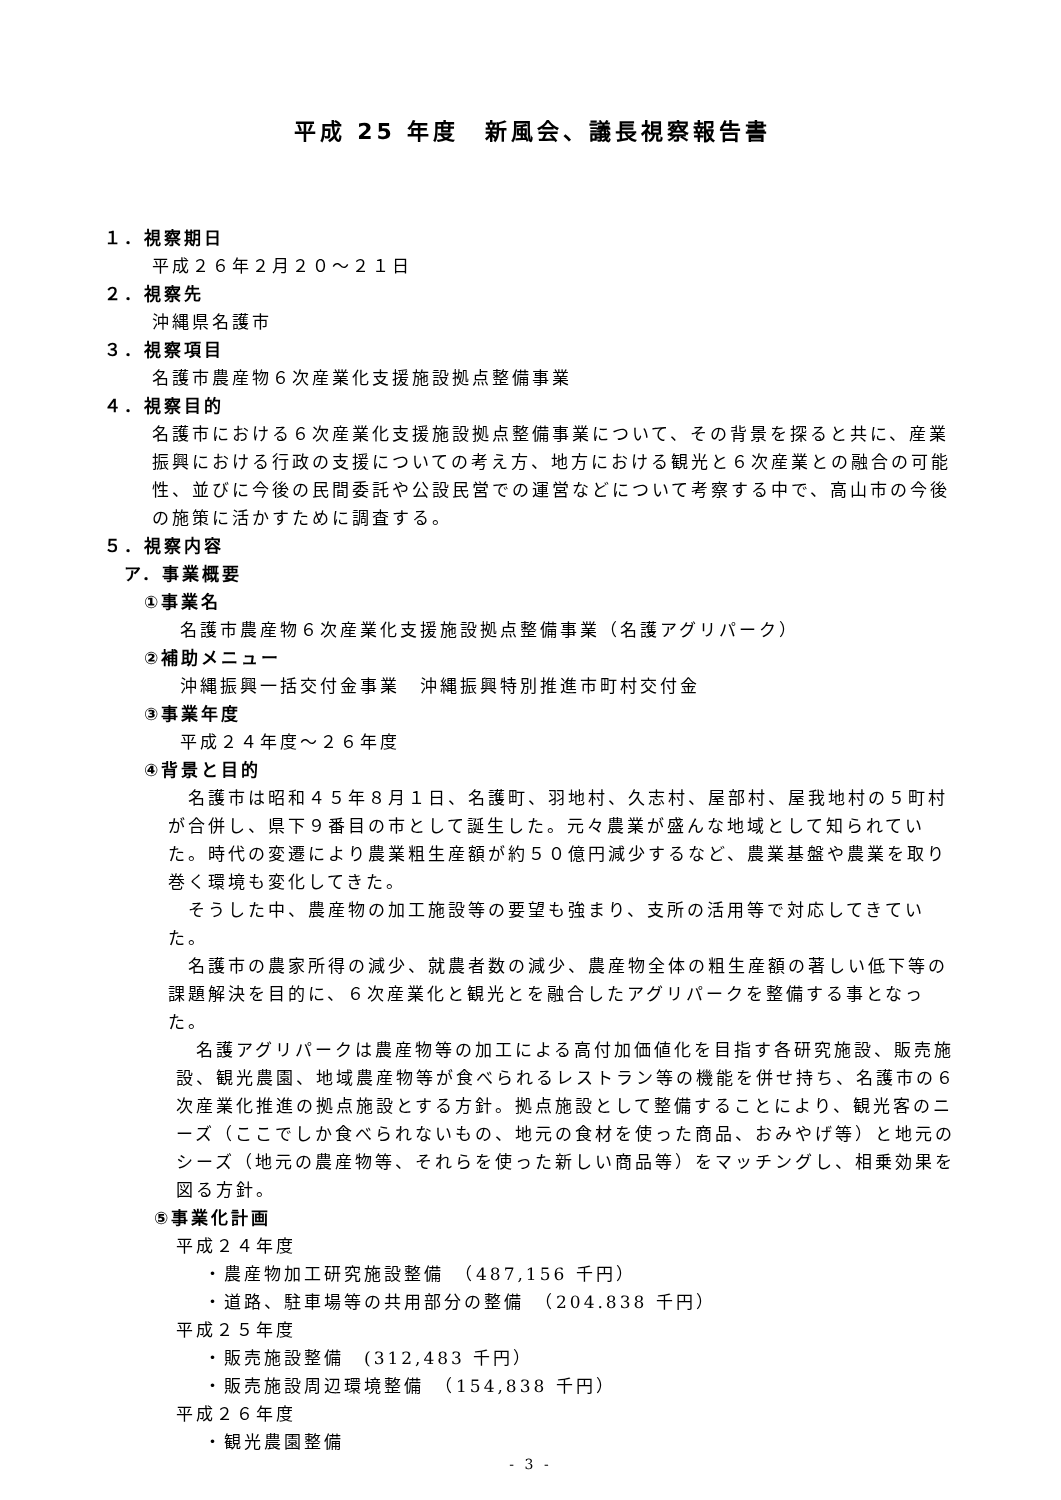平成 25 年度　新風会、議長視察報告書
１．視察期日
平成２６年２月２０～２１日
２．視察先
沖縄県名護市
３．視察項目
名護市農産物６次産業化支援施設拠点整備事業
４．視察目的
名護市における６次産業化支援施設拠点整備事業について、その背景を探ると共に、産業振興における行政の支援についての考え方、地方における観光と６次産業との融合の可能性、並びに今後の民間委託や公設民営での運営などについて考察する中で、高山市の今後の施策に活かすために調査する。
５．視察内容
ア．事業概要
①事業名
名護市農産物６次産業化支援施設拠点整備事業（名護アグリパーク）
②補助メニュー
沖縄振興一括交付金事業　沖縄振興特別推進市町村交付金
③事業年度
平成２４年度～２６年度
④背景と目的
　名護市は昭和４５年８月１日、名護町、羽地村、久志村、屋部村、屋我地村の５町村が合併し、県下９番目の市として誕生した。元々農業が盛んな地域として知られていた。時代の変遷により農業粗生産額が約５０億円減少するなど、農業基盤や農業を取り巻く環境も変化してきた。
　そうした中、農産物の加工施設等の要望も強まり、支所の活用等で対応してきていた。
　名護市の農家所得の減少、就農者数の減少、農産物全体の粗生産額の著しい低下等の課題解決を目的に、６次産業化と観光とを融合したアグリパークを整備する事となった。
　名護アグリパークは農産物等の加工による高付加価値化を目指す各研究施設、販売施設、観光農園、地域農産物等が食べられるレストラン等の機能を併せ持ち、名護市の６次産業化推進の拠点施設とする方針。拠点施設として整備することにより、観光客のニーズ（ここでしか食べられないもの、地元の食材を使った商品、おみやげ等）と地元のシーズ（地元の農産物等、それらを使った新しい商品等）をマッチングし、相乗効果を図る方針。
⑤事業化計画
平成２４年度
・農産物加工研究施設整備　（487,156 千円）
・道路、駐車場等の共用部分の整備　（204.838 千円）
平成２５年度
・販売施設整備　(312,483 千円）
・販売施設周辺環境整備　（154,838 千円）
平成２６年度
・観光農園整備
- 3 -